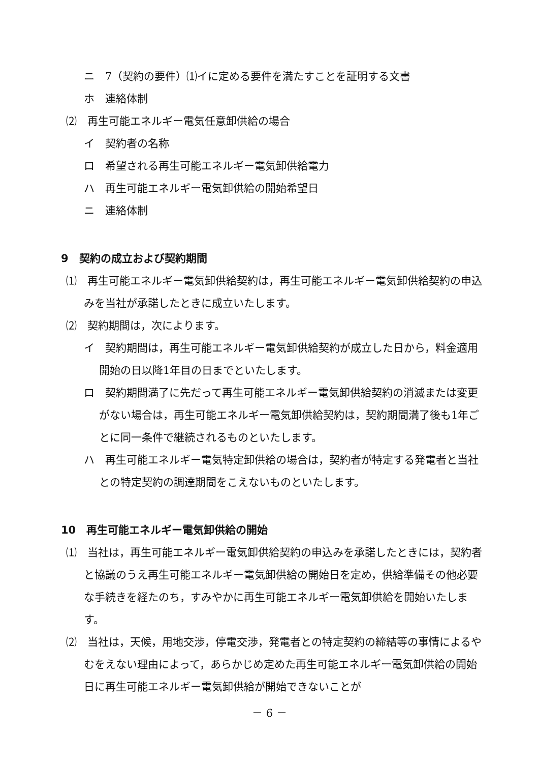ニ　7（契約の要件）⑴イに定める要件を満たすことを証明する文書
ホ　連絡体制
⑵　再生可能エネルギー電気任意卸供給の場合
イ　契約者の名称
ロ　希望される再生可能エネルギー電気卸供給電力
ハ　再生可能エネルギー電気卸供給の開始希望日
ニ　連絡体制
9　契約の成立および契約期間
⑴　再生可能エネルギー電気卸供給契約は，再生可能エネルギー電気卸供給契約の申込みを当社が承諾したときに成立いたします。
⑵　契約期間は，次によります。
イ　契約期間は，再生可能エネルギー電気卸供給契約が成立した日から，料金適用開始の日以降1年目の日までといたします。
ロ　契約期間満了に先だって再生可能エネルギー電気卸供給契約の消滅または変更がない場合は，再生可能エネルギー電気卸供給契約は，契約期間満了後も1年ごとに同一条件で継続されるものといたします。
ハ　再生可能エネルギー電気特定卸供給の場合は，契約者が特定する発電者と当社との特定契約の調達期間をこえないものといたします。
10　再生可能エネルギー電気卸供給の開始
⑴　当社は，再生可能エネルギー電気卸供給契約の申込みを承諾したときには，契約者と協議のうえ再生可能エネルギー電気卸供給の開始日を定め，供給準備その他必要な手続きを経たのち，すみやかに再生可能エネルギー電気卸供給を開始いたします。
⑵　当社は，天候，用地交渉，停電交渉，発電者との特定契約の締結等の事情によるやむをえない理由によって，あらかじめ定めた再生可能エネルギー電気卸供給の開始日に再生可能エネルギー電気卸供給が開始できないことが
－ 6 －